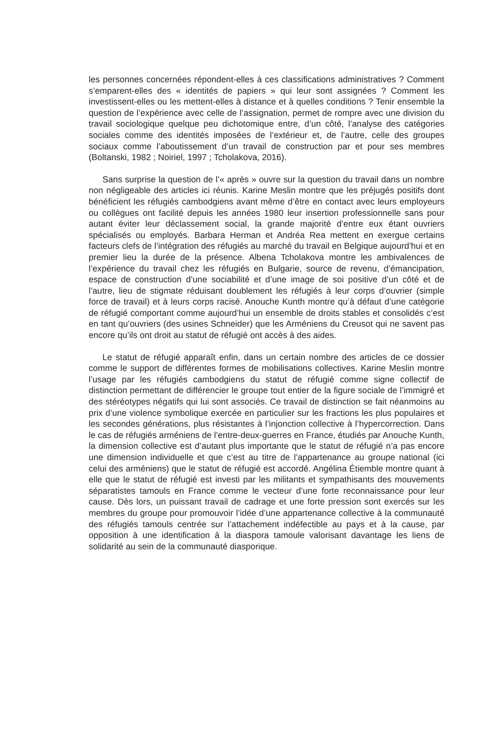les personnes concernées répondent-elles à ces classifications administratives ? Comment s’emparent-elles des « identités de papiers » qui leur sont assignées ? Comment les investissent-elles ou les mettent-elles à distance et à quelles conditions ? Tenir ensemble la question de l’expérience avec celle de l’assignation, permet de rompre avec une division du travail sociologique quelque peu dichotomique entre, d’un côté, l’analyse des catégories sociales comme des identités imposées de l’extérieur et, de l’autre, celle des groupes sociaux comme l’aboutissement d’un travail de construction par et pour ses membres (Boltanski, 1982 ; Noiriel, 1997 ; Tcholakova, 2016).
Sans surprise la question de l’« après » ouvre sur la question du travail dans un nombre non négligeable des articles ici réunis. Karine Meslin montre que les préjugés positifs dont bénéficient les réfugiés cambodgiens avant même d’être en contact avec leurs employeurs ou collègues ont facilité depuis les années 1980 leur insertion professionnelle sans pour autant éviter leur déclassement social, la grande majorité d’entre eux étant ouvriers spécialisés ou employés. Barbara Herman et Andréa Rea mettent en exergue certains facteurs clefs de l’intégration des réfugiés au marché du travail en Belgique aujourd’hui et en premier lieu la durée de la présence. Albena Tcholakova montre les ambivalences de l’expérience du travail chez les réfugiés en Bulgarie, source de revenu, d’émancipation, espace de construction d’une sociabilité et d’une image de soi positive d’un côté et de l’autre, lieu de stigmate réduisant doublement les réfugiés à leur corps d’ouvrier (simple force de travail) et à leurs corps racisé. Anouche Kunth montre qu’à défaut d’une catégorie de réfugié comportant comme aujourd’hui un ensemble de droits stables et consolidés c’est en tant qu’ouvriers (des usines Schneider) que les Arméniens du Creusot qui ne savent pas encore qu’ils ont droit au statut de réfugié ont accès à des aides.
Le statut de réfugié apparaît enfin, dans un certain nombre des articles de ce dossier comme le support de différentes formes de mobilisations collectives. Karine Meslin montre l’usage par les réfugiés cambodgiens du statut de réfugié comme signe collectif de distinction permettant de différencier le groupe tout entier de la figure sociale de l’immigré et des stéréotypes négatifs qui lui sont associés. Ce travail de distinction se fait néanmoins au prix d’une violence symbolique exercée en particulier sur les fractions les plus populaires et les secondes générations, plus résistantes à l’injonction collective à l’hypercorrection. Dans le cas de réfugiés arméniens de l’entre-deux-guerres en France, étudiés par Anouche Kunth, la dimension collective est d’autant plus importante que le statut de réfugié n’a pas encore une dimension individuelle et que c’est au titre de l’appartenance au groupe national (ici celui des arméniens) que le statut de réfugié est accordé. Angélina Étiemble montre quant à elle que le statut de réfugié est investi par les militants et sympathisants des mouvements séparatistes tamouls en France comme le vecteur d’une forte reconnaissance pour leur cause. Dès lors, un puissant travail de cadrage et une forte pression sont exercés sur les membres du groupe pour promouvoir l’idée d’une appartenance collective à la communauté des réfugiés tamouls centrée sur l’attachement indéfectible au pays et à la cause, par opposition à une identification à la diaspora tamoule valorisant davantage les liens de solidarité au sein de la communauté diasporique.